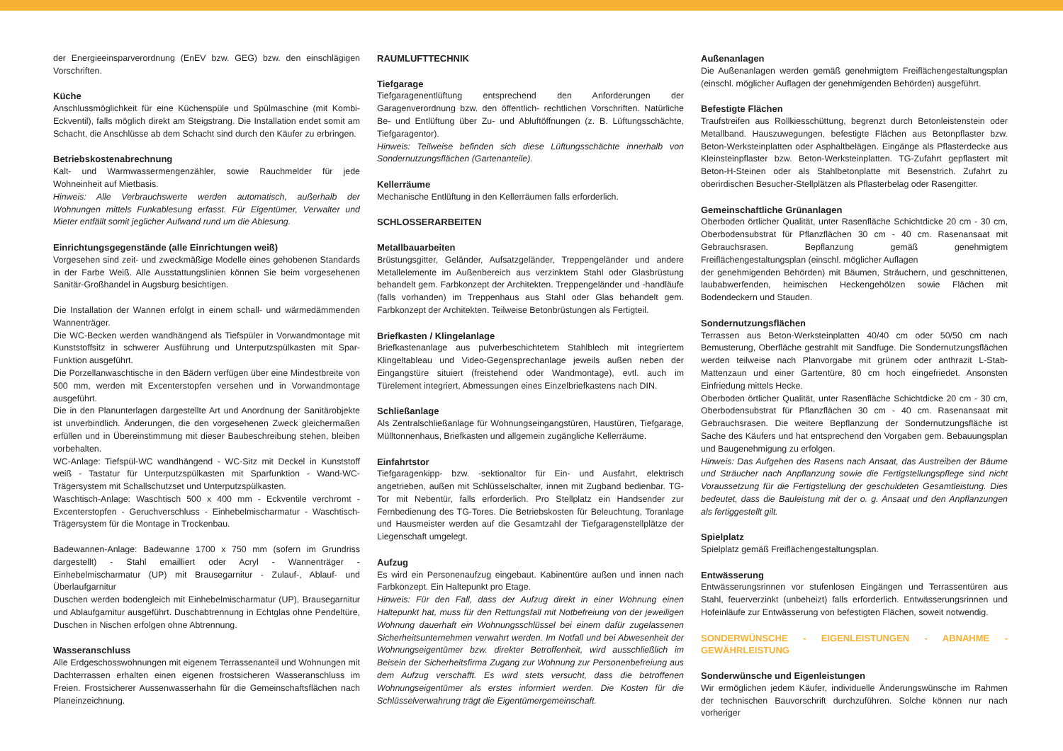der Energieeinsparverordnung (EnEV bzw. GEG) bzw. den einschlägigen Vorschriften.
Küche
Anschlussmöglichkeit für eine Küchenspüle und Spülmaschine (mit Kombi-Eckventil), falls möglich direkt am Steigstrang. Die Installation endet somit am Schacht, die Anschlüsse ab dem Schacht sind durch den Käufer zu erbringen.
Betriebskostenabrechnung
Kalt- und Warmwassermengenzähler, sowie Rauchmelder für jede Wohneinheit auf Mietbasis.
Hinweis: Alle Verbrauchswerte werden automatisch, außerhalb der Wohnungen mittels Funkablesung erfasst. Für Eigentümer, Verwalter und Mieter entfällt somit jeglicher Aufwand rund um die Ablesung.
Einrichtungsgegenstände (alle Einrichtungen weiß)
Vorgesehen sind zeit- und zweckmäßige Modelle eines gehobenen Standards in der Farbe Weiß. Alle Ausstattungslinien können Sie beim vorgesehenen Sanitär-Großhandel in Augsburg besichtigen.
Die Installation der Wannen erfolgt in einem schall- und wärmedämmenden Wannenträger.
Die WC-Becken werden wandhängend als Tiefspüler in Vorwandmontage mit Kunststoffsitz in schwerer Ausführung und Unterputzspülkasten mit Spar-Funktion ausgeführt.
Die Porzellanwaschtische in den Bädern verfügen über eine Mindestbreite von 500 mm, werden mit Excenterstopfen versehen und in Vorwandmontage ausgeführt.
Die in den Planunterlagen dargestellte Art und Anordnung der Sanitärobjekte ist unverbindlich. Änderungen, die den vorgesehenen Zweck gleichermaßen erfüllen und in Übereinstimmung mit dieser Baubeschreibung stehen, bleiben vorbehalten.
WC-Anlage: Tiefspül-WC wandhängend - WC-Sitz mit Deckel in Kunststoff weiß - Tastatur für Unterputzspülkasten mit Sparfunktion - Wand-WC- Trägersystem mit Schallschutzset und Unterputzspülkasten.
Waschtisch-Anlage: Waschtisch 500 x 400 mm - Eckventile verchromt - Excenterstopfen - Geruchverschluss - Einhebelmischarmatur - Waschtisch- Trägersystem für die Montage in Trockenbau.
Badewannen-Anlage: Badewanne 1700 x 750 mm (sofern im Grundriss dargestellt) - Stahl emailliert oder Acryl - Wannenträger - Einhebelmischarmatur (UP) mit Brausegarnitur - Zulauf-, Ablauf- und Überlaufgarnitur
Duschen werden bodengleich mit Einhebelmischarmatur (UP), Brausegarnitur und Ablaufgarnitur ausgeführt. Duschabtrennung in Echtglas ohne Pendeltüre, Duschen in Nischen erfolgen ohne Abtrennung.
Wasseranschluss
Alle Erdgeschosswohnungen mit eigenem Terrassenanteil und Wohnungen mit Dachterrassen erhalten einen eigenen frostsicheren Wasseranschluss im Freien. Frostsicherer Aussenwasserhahn für die Gemeinschaftsflächen nach Planeinzeichnung.
RAUMLUFTTECHNIK
Tiefgarage
Tiefgaragenentlüftung entsprechend den Anforderungen der Garagenverordnung bzw. den öffentlich- rechtlichen Vorschriften. Natürliche Be- und Entlüftung über Zu- und Abluftöffnungen (z. B. Lüftungsschächte, Tiefgaragentor).
Hinweis: Teilweise befinden sich diese Lüftungsschächte innerhalb von Sondernutzungsflächen (Gartenanteile).
Kellerräume
Mechanische Entlüftung in den Kellerräumen falls erforderlich.
SCHLOSSERARBEITEN
Metallbauarbeiten
Brüstungsgitter, Geländer, Aufsatzgeländer, Treppengeländer und andere Metallelemente im Außenbereich aus verzinktem Stahl oder Glasbrüstung behandelt gem. Farbkonzept der Architekten. Treppengeländer und -handläufe (falls vorhanden) im Treppenhaus aus Stahl oder Glas behandelt gem. Farbkonzept der Architekten. Teilweise Betonbrüstungen als Fertigteil.
Briefkasten / Klingelanlage
Briefkastenanlage aus pulverbeschichtetem Stahlblech mit integriertem Klingeltableau und Video-Gegensprechanlage jeweils außen neben der Eingangstüre situiert (freistehend oder Wandmontage), evtl. auch im Türelement integriert, Abmessungen eines Einzelbriefkastens nach DIN.
Schließanlage
Als Zentralschließanlage für Wohnungseingangstüren, Haustüren, Tiefgarage, Mülltonnenhaus, Briefkasten und allgemein zugängliche Kellerräume.
Einfahrtstor
Tiefgaragenkipp- bzw. -sektionaltor für Ein- und Ausfahrt, elektrisch angetrieben, außen mit Schlüsselschalter, innen mit Zugband bedienbar. TG-Tor mit Nebentür, falls erforderlich. Pro Stellplatz ein Handsender zur Fernbedienung des TG-Tores. Die Betriebskosten für Beleuchtung, Toranlage und Hausmeister werden auf die Gesamtzahl der Tiefgaragenstellplätze der Liegenschaft umgelegt.
Aufzug
Es wird ein Personenaufzug eingebaut. Kabinentüre außen und innen nach Farbkonzept. Ein Haltepunkt pro Etage.
Hinweis: Für den Fall, dass der Aufzug direkt in einer Wohnung einen Haltepunkt hat, muss für den Rettungsfall mit Notbefreiung von der jeweiligen Wohnung dauerhaft ein Wohnungsschlüssel bei einem dafür zugelassenen Sicherheitsunternehmen verwahrt werden. Im Notfall und bei Abwesenheit der Wohnungseigentümer bzw. direkter Betroffenheit, wird ausschließlich im Beisein der Sicherheitsfirma Zugang zur Wohnung zur Personenbefreiung aus dem Aufzug verschafft. Es wird stets versucht, dass die betroffenen Wohnungseigentümer als erstes informiert werden. Die Kosten für die Schlüsselverwahrung trägt die Eigentümergemeinschaft.
Außenanlagen
Die Außenanlagen werden gemäß genehmigtem Freiflächengestaltungsplan (einschl. möglicher Auflagen der genehmigenden Behörden) ausgeführt.
Befestigte Flächen
Traufstreifen aus Rollkiesschüttung, begrenzt durch Betonleistenstein oder Metallband. Hauszuwegungen, befestigte Flächen aus Betonpflaster bzw. Beton-Werksteinplatten oder Asphaltbelägen. Eingänge als Pflasterdecke aus Kleinsteinpflaster bzw. Beton-Werksteinplatten. TG-Zufahrt gepflastert mit Beton-H-Steinen oder als Stahlbetonplatte mit Besenstrich. Zufahrt zu oberirdischen Besucher-Stellplätzen als Pflasterbelag oder Rasengitter.
Gemeinschaftliche Grünanlagen
Oberboden örtlicher Qualität, unter Rasenfläche Schichtdicke 20 cm - 30 cm, Oberbodensubstrat für Pflanzflächen 30 cm - 40 cm. Rasenansaat mit Gebrauchsrasen. Bepflanzung gemäß genehmigtem Freiflächengestaltungsplan (einschl. möglicher Auflagen
der genehmigenden Behörden) mit Bäumen, Sträuchern, und geschnittenen, laubabwerfenden, heimischen Heckengehölzen sowie Flächen mit Bodendeckern und Stauden.
Sondernutzungsflächen
Terrassen aus Beton-Werksteinplatten 40/40 cm oder 50/50 cm nach Bemusterung, Oberfläche gestrahlt mit Sandfuge. Die Sondernutzungsflächen werden teilweise nach Planvorgabe mit grünem oder anthrazit L-Stab-Mattenzaun und einer Gartentüre, 80 cm hoch eingefriedet. Ansonsten Einfriedung mittels Hecke.
Oberboden örtlicher Qualität, unter Rasenfläche Schichtdicke 20 cm - 30 cm, Oberbodensubstrat für Pflanzflächen 30 cm - 40 cm. Rasenansaat mit Gebrauchsrasen. Die weitere Bepflanzung der Sondernutzungsfläche ist Sache des Käufers und hat entsprechend den Vorgaben gem. Bebauungsplan und Baugenehmigung zu erfolgen.
Hinweis: Das Aufgehen des Rasens nach Ansaat, das Austreiben der Bäume und Sträucher nach Anpflanzung sowie die Fertigstellungspflege sind nicht Voraussetzung für die Fertigstellung der geschuldeten Gesamtleistung. Dies bedeutet, dass die Bauleistung mit der o. g. Ansaat und den Anpflanzungen als fertiggestellt gilt.
Spielplatz
Spielplatz gemäß Freiflächengestaltungsplan.
Entwässerung
Entwässerungsrinnen vor stufenlosen Eingängen und Terrassentüren aus Stahl, feuerverzinkt (unbeheizt) falls erforderlich. Entwässerungsrinnen und Hofeinläufe zur Entwässerung von befestigten Flächen, soweit notwendig.
SONDERWÜNSCHE - EIGENLEISTUNGEN - ABNAHME - GEWÄHRLEISTUNG
Sonderwünsche und Eigenleistungen
Wir ermöglichen jedem Käufer, individuelle Änderungswünsche im Rahmen der technischen Bauvorschrift durchzuführen. Solche können nur nach vorheriger